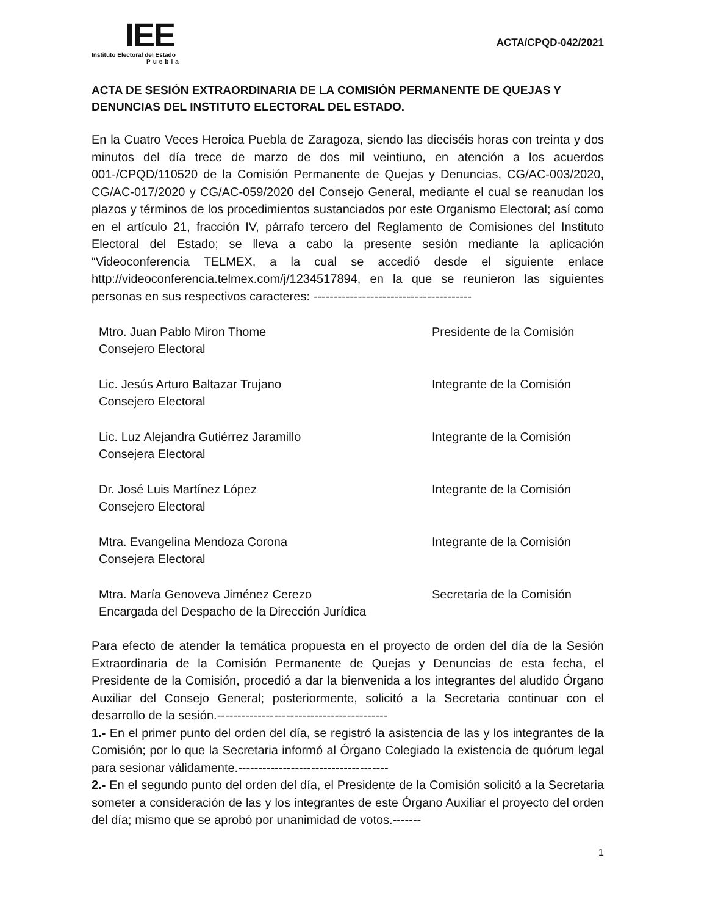IEE
Instituto Electoral del Estado
Puebla
ACTA/CPQD-042/2021
ACTA DE SESIÓN EXTRAORDINARIA DE LA COMISIÓN PERMANENTE DE QUEJAS Y DENUNCIAS DEL INSTITUTO ELECTORAL DEL ESTADO.
En la Cuatro Veces Heroica Puebla de Zaragoza, siendo las dieciséis horas con treinta y dos minutos del día trece de marzo de dos mil veintiuno, en atención a los acuerdos 001-/CPQD/110520 de la Comisión Permanente de Quejas y Denuncias, CG/AC-003/2020, CG/AC-017/2020 y CG/AC-059/2020 del Consejo General, mediante el cual se reanudan los plazos y términos de los procedimientos sustanciados por este Organismo Electoral; así como en el artículo 21, fracción IV, párrafo tercero del Reglamento de Comisiones del Instituto Electoral del Estado; se lleva a cabo la presente sesión mediante la aplicación “Videoconferencia TELMEX, a la cual se accedió desde el siguiente enlace http://videoconferencia.telmex.com/j/1234517894, en la que se reunieron las siguientes personas en sus respectivos caracteres: ---------------------------------------
Mtro. Juan Pablo Miron Thome
Consejero Electoral
Presidente de la Comisión
Lic. Jesús Arturo Baltazar Trujano
Consejero Electoral
Integrante de la Comisión
Lic. Luz Alejandra Gutiérrez Jaramillo
Consejera Electoral
Integrante de la Comisión
Dr. José Luis Martínez López
Consejero Electoral
Integrante de la Comisión
Mtra. Evangelina Mendoza Corona
Consejera Electoral
Integrante de la Comisión
Mtra. María Genoveva Jiménez Cerezo
Encargada del Despacho de la Dirección Jurídica
Secretaria de la Comisión
Para efecto de atender la temática propuesta en el proyecto de orden del día de la Sesión Extraordinaria de la Comisión Permanente de Quejas y Denuncias de esta fecha, el Presidente de la Comisión, procedió a dar la bienvenida a los integrantes del aludido Órgano Auxiliar del Consejo General; posteriormente, solicitó a la Secretaria continuar con el desarrollo de la sesión.------------------------------------------
1.- En el primer punto del orden del día, se registró la asistencia de las y los integrantes de la Comisión; por lo que la Secretaria informó al Órgano Colegiado la existencia de quórum legal para sesionar válidamente.-------------------------------------
2.- En el segundo punto del orden del día, el Presidente de la Comisión solicitó a la Secretaria someter a consideración de las y los integrantes de este Órgano Auxiliar el proyecto del orden del día; mismo que se aprobó por unanimidad de votos.-------
1